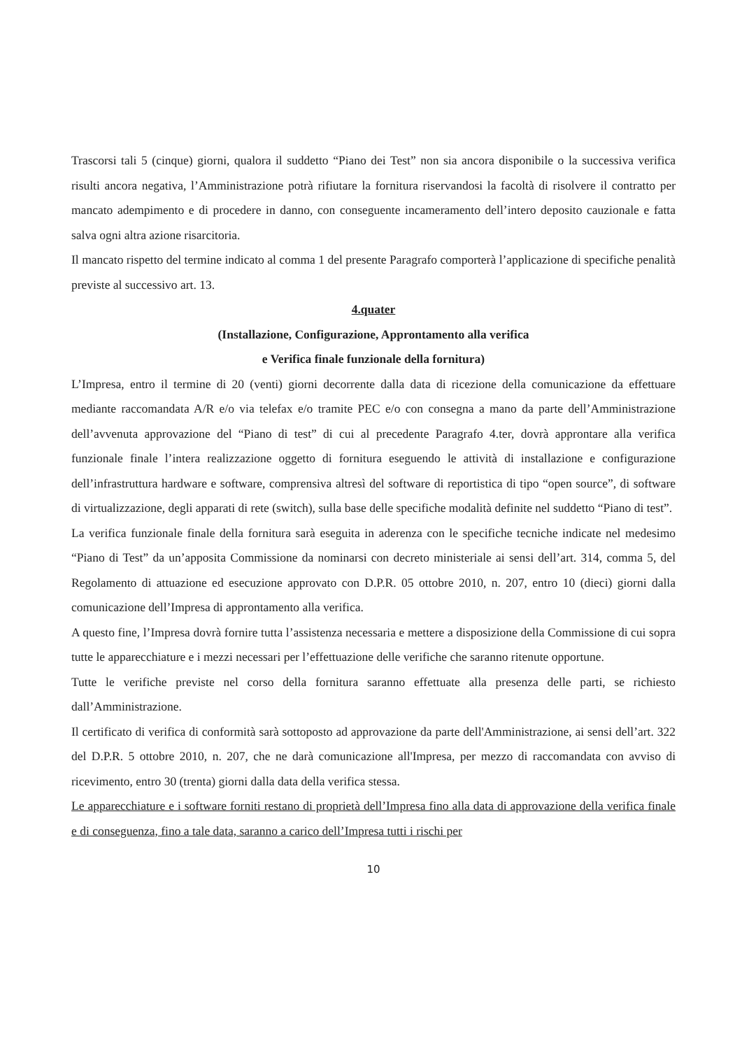Trascorsi tali 5 (cinque) giorni, qualora il suddetto “Piano dei Test” non sia ancora disponibile o la successiva verifica risulti ancora negativa, l’Amministrazione potrà rifiutare la fornitura riservandosi la facoltà di risolvere il contratto per mancato adempimento e di procedere in danno, con conseguente incameramento dell’intero deposito cauzionale e fatta salva ogni altra azione risarcitoria.
Il mancato rispetto del termine indicato al comma 1 del presente Paragrafo comporterà l’applicazione di specifiche penalità previste al successivo art. 13.
4.quater
(Installazione, Configurazione, Approntamento alla verifica
e Verifica finale funzionale della fornitura)
L’Impresa, entro il termine di 20 (venti) giorni decorrente dalla data di ricezione della comunicazione da effettuare mediante raccomandata A/R e/o via telefax e/o tramite PEC e/o con consegna a mano da parte dell’Amministrazione dell’avvenuta approvazione del “Piano di test” di cui al precedente Paragrafo 4.ter, dovrà approntare alla verifica funzionale finale l’intera realizzazione oggetto di fornitura eseguendo le attività di installazione e configurazione dell’infrastruttura hardware e software, comprensiva altresì del software di reportistica di tipo “open source”, di software di virtualizzazione, degli apparati di rete (switch), sulla base delle specifiche modalità definite nel suddetto “Piano di test”.
La verifica funzionale finale della fornitura sarà eseguita in aderenza con le specifiche tecniche indicate nel medesimo “Piano di Test” da un’apposita Commissione da nominarsi con decreto ministeriale ai sensi dell’art. 314, comma 5, del Regolamento di attuazione ed esecuzione approvato con D.P.R. 05 ottobre 2010, n. 207, entro 10 (dieci) giorni dalla comunicazione dell’Impresa di approntamento alla verifica.
A questo fine, l’Impresa dovrà fornire tutta l’assistenza necessaria e mettere a disposizione della Commissione di cui sopra tutte le apparecchiature e i mezzi necessari per l’effettuazione delle verifiche che saranno ritenute opportune.
Tutte le verifiche previste nel corso della fornitura saranno effettuate alla presenza delle parti, se richiesto dall’Amministrazione.
Il certificato di verifica di conformità sarà sottoposto ad approvazione da parte dell'Amministrazione, ai sensi dell’art. 322 del D.P.R. 5 ottobre 2010, n. 207, che ne darà comunicazione all'Impresa, per mezzo di raccomandata con avviso di ricevimento, entro 30 (trenta) giorni dalla data della verifica stessa.
Le apparecchiature e i software forniti restano di proprietà dell’Impresa fino alla data di approvazione della verifica finale e di conseguenza, fino a tale data, saranno a carico dell’Impresa tutti i rischi per
10